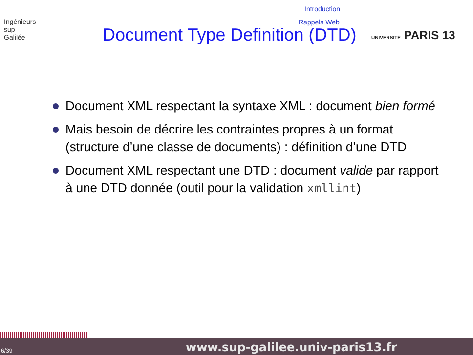Ingénieurs
sup
Galilée
Introduction
Rappels Web
Document Type Definition (DTD) UNIVERSITÉ PARIS 13
Document XML respectant la syntaxe XML : document bien formé
Mais besoin de décrire les contraintes propres à un format (structure d’une classe de documents) : définition d’une DTD
Document XML respectant une DTD : document valide par rapport à une DTD donnée (outil pour la validation xmllint)
6/39 www.sup-galilee.univ-paris13.fr